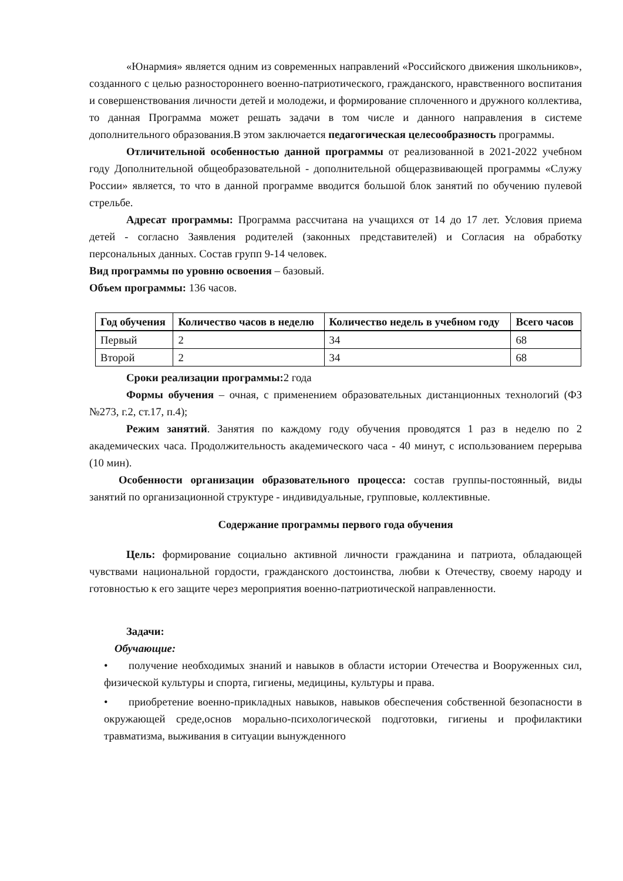«Юнармия» является одним из современных направлений «Российского движения школьников», созданного с целью разностороннего военно-патриотического, гражданского, нравственного воспитания и совершенствования личности детей и молодежи, и формирование сплоченного и дружного коллектива, то данная Программа может решать задачи в том числе и данного направления в системе дополнительного образования.В этом заключается педагогическая целесообразность программы.
Отличительной особенностью данной программы от реализованной в 2021-2022 учебном году Дополнительной общеобразовательной - дополнительной общеразвивающей программы «Служу России» является, то что в данной программе вводится большой блок занятий по обучению пулевой стрельбе.
Адресат программы: Программа рассчитана на учащихся от 14 до 17 лет. Условия приема детей - согласно Заявления родителей (законных представителей) и Согласия на обработку персональных данных. Состав групп 9-14 человек.
Вид программы по уровню освоения – базовый.
Объем программы: 136 часов.
| Год обучения | Количество часов в неделю | Количество недель в учебном году | Всего часов |
| --- | --- | --- | --- |
| Первый | 2 | 34 | 68 |
| Второй | 2 | 34 | 68 |
Сроки реализации программы: 2 года
Формы обучения – очная, с применением образовательных дистанционных технологий (ФЗ №273, г.2, ст.17, п.4);
Режим занятий. Занятия по каждому году обучения проводятся 1 раз в неделю по 2 академических часа. Продолжительность академического часа - 40 минут, с использованием перерыва (10 мин).
Особенности организации образовательного процесса: состав группы-постоянный, виды занятий по организационной структуре - индивидуальные, групповые, коллективные.
Содержание программы первого года обучения
Цель: формирование социально активной личности гражданина и патриота, обладающей чувствами национальной гордости, гражданского достоинства, любви к Отечеству, своему народу и готовностью к его защите через мероприятия военно-патриотической направленности.
Задачи:
Обучающие:
• получение необходимых знаний и навыков в области истории Отечества и Вооруженных сил, физической культуры и спорта, гигиены, медицины, культуры и права.
• приобретение военно-прикладных навыков, навыков обеспечения собственной безопасности в окружающей среде,основ морально-психологической подготовки, гигиены и профилактики травматизма, выживания в ситуации вынужденного